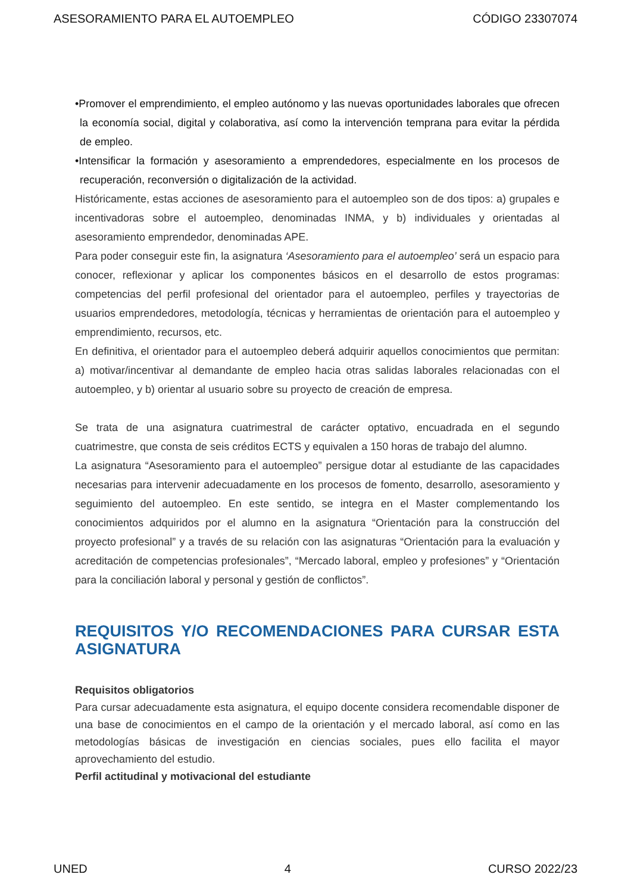ASESORAMIENTO PARA EL AUTOEMPLEO CÓDIGO 23307074
•Promover el emprendimiento, el empleo autónomo y las nuevas oportunidades laborales que ofrecen la economía social, digital y colaborativa, así como la intervención temprana para evitar la pérdida de empleo.
•Intensificar la formación y asesoramiento a emprendedores, especialmente en los procesos de recuperación, reconversión o digitalización de la actividad.
Históricamente, estas acciones de asesoramiento para el autoempleo son de dos tipos: a) grupales e incentivadoras sobre el autoempleo, denominadas INMA, y b) individuales y orientadas al asesoramiento emprendedor, denominadas APE.
Para poder conseguir este fin, la asignatura ‘Asesoramiento para el autoempleo’ será un espacio para conocer, reflexionar y aplicar los componentes básicos en el desarrollo de estos programas: competencias del perfil profesional del orientador para el autoempleo, perfiles y trayectorias de usuarios emprendedores, metodología, técnicas y herramientas de orientación para el autoempleo y emprendimiento, recursos, etc.
En definitiva, el orientador para el autoempleo deberá adquirir aquellos conocimientos que permitan: a) motivar/incentivar al demandante de empleo hacia otras salidas laborales relacionadas con el autoempleo, y b) orientar al usuario sobre su proyecto de creación de empresa.
Se trata de una asignatura cuatrimestral de carácter optativo, encuadrada en el segundo cuatrimestre, que consta de seis créditos ECTS y equivalen a 150 horas de trabajo del alumno.
La asignatura “Asesoramiento para el autoempleo” persigue dotar al estudiante de las capacidades necesarias para intervenir adecuadamente en los procesos de fomento, desarrollo, asesoramiento y seguimiento del autoempleo. En este sentido, se integra en el Master complementando los conocimientos adquiridos por el alumno en la asignatura “Orientación para la construcción del proyecto profesional” y a través de su relación con las asignaturas “Orientación para la evaluación y acreditación de competencias profesionales”, “Mercado laboral, empleo y profesiones” y “Orientación para la conciliación laboral y personal y gestión de conflictos”.
REQUISITOS Y/O RECOMENDACIONES PARA CURSAR ESTA ASIGNATURA
Requisitos obligatorios
Para cursar adecuadamente esta asignatura, el equipo docente considera recomendable disponer de una base de conocimientos en el campo de la orientación y el mercado laboral, así como en las metodologías básicas de investigación en ciencias sociales, pues ello facilita el mayor aprovechamiento del estudio.
Perfil actitudinal y motivacional del estudiante
UNED 4 CURSO 2022/23